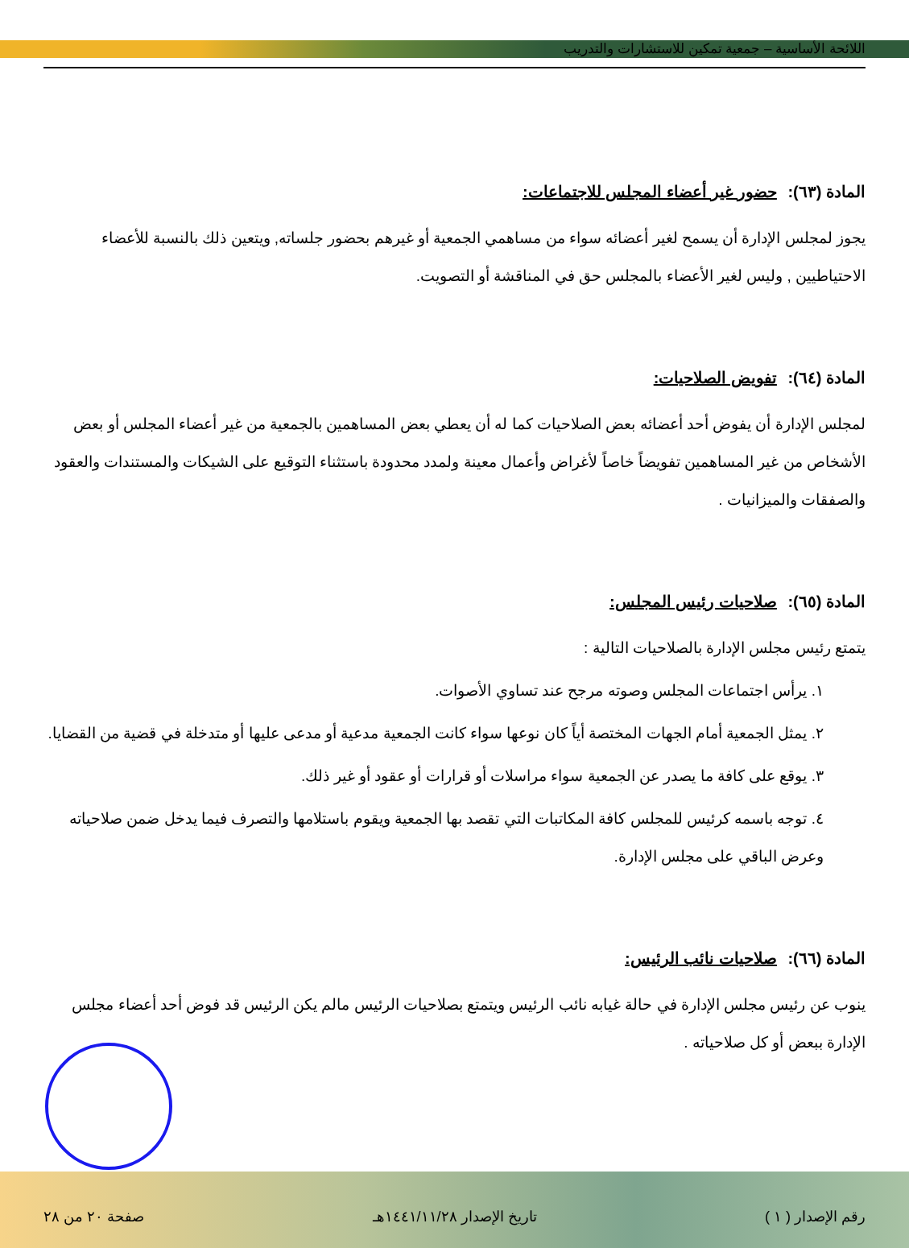اللائحة الأساسية – جمعية تمكين للاستشارات والتدريب
المادة (٦٣): حضور غير أعضاء المجلس للاجتماعات:
يجوز لمجلس الإدارة أن يسمح لغير أعضائه سواء من مساهمي الجمعية أو غيرهم بحضور جلساته, ويتعين ذلك بالنسبة للأعضاء الاحتياطيين , وليس لغير الأعضاء بالمجلس حق في المناقشة أو التصويت.
المادة (٦٤): تفويض الصلاحيات:
لمجلس الإدارة أن يفوض أحد أعضائه بعض الصلاحيات كما له أن يعطي بعض المساهمين بالجمعية من غير أعضاء المجلس أو بعض الأشخاص من غير المساهمين تفويضاً خاصاً لأغراض وأعمال معينة ولمدد محدودة باستثناء التوقيع على الشيكات والمستندات والعقود والصفقات والميزانيات .
المادة (٦٥): صلاحيات رئيس المجلس:
يتمتع رئيس مجلس الإدارة بالصلاحيات التالية :
١. يرأس اجتماعات المجلس وصوته مرجح عند تساوي الأصوات.
٢. يمثل الجمعية أمام الجهات المختصة أياً كان نوعها سواء كانت الجمعية مدعية أو مدعى عليها أو متدخلة في قضية من القضايا.
٣. يوقع على كافة ما يصدر عن الجمعية سواء مراسلات أو قرارات أو عقود أو غير ذلك.
٤. توجه باسمه كرئيس للمجلس كافة المكاتبات التي تقصد بها الجمعية ويقوم باستلامها والتصرف فيما يدخل ضمن صلاحياته وعرض الباقي على مجلس الإدارة.
المادة (٦٦): صلاحيات نائب الرئيس:
ينوب عن رئيس مجلس الإدارة في حالة غيابه نائب الرئيس ويتمتع بصلاحيات الرئيس مالم يكن الرئيس قد فوض أحد أعضاء مجلس الإدارة ببعض أو كل صلاحياته .
رقم الإصدار ( ١ ) تاريخ الإصدار ١٤٤١/١١/٢٨هـ صفحة ٢٠ من ٢٨